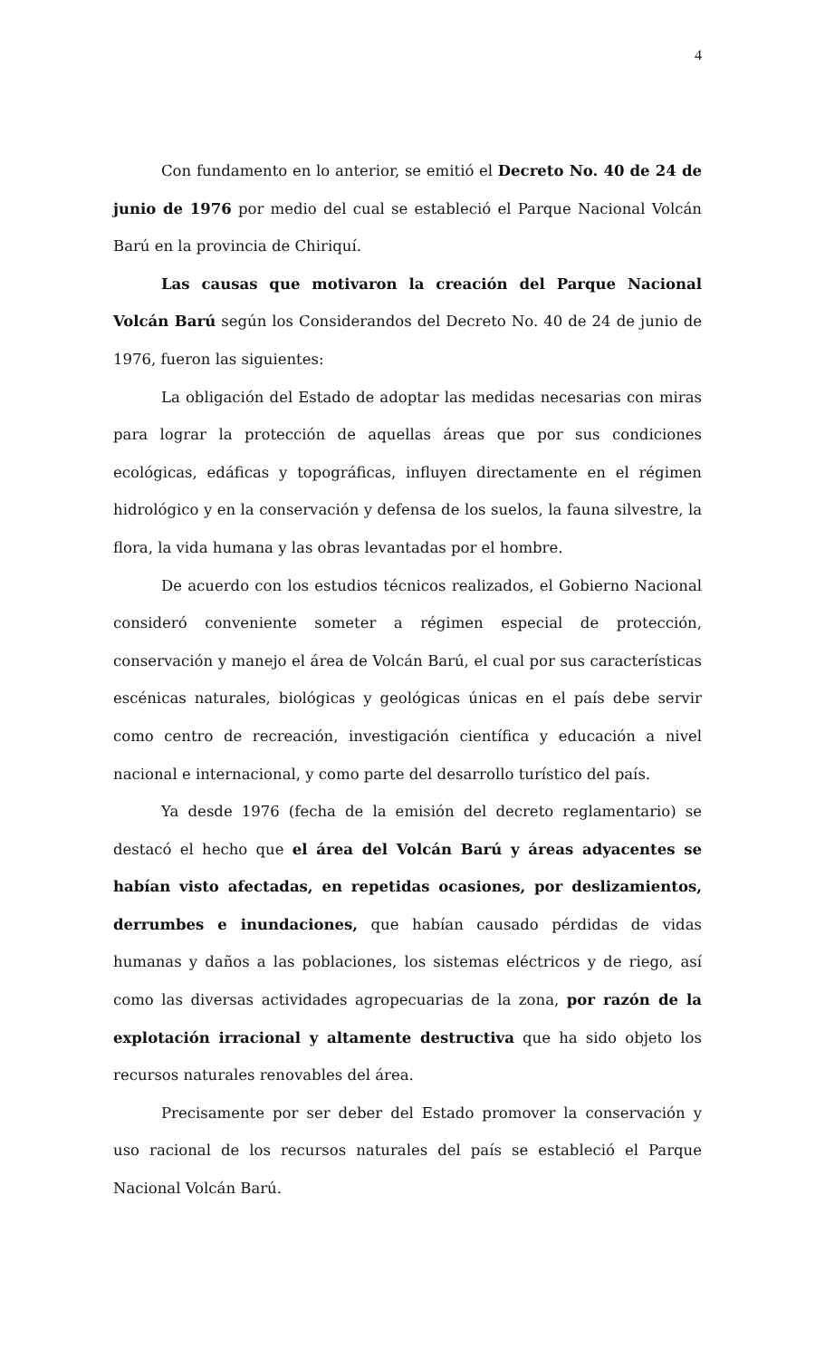4
Con fundamento en lo anterior, se emitió el Decreto No. 40 de 24 de junio de 1976 por medio del cual se estableció el Parque Nacional Volcán Barú en la provincia de Chiriquí.
Las causas que motivaron la creación del Parque Nacional Volcán Barú según los Considerandos del Decreto No. 40 de 24 de junio de 1976, fueron las siguientes:
La obligación del Estado de adoptar las medidas necesarias con miras para lograr la protección de aquellas áreas que por sus condiciones ecológicas, edáficas y topográficas, influyen directamente en el régimen hidrológico y en la conservación y defensa de los suelos, la fauna silvestre, la flora, la vida humana y las obras levantadas por el hombre.
De acuerdo con los estudios técnicos realizados, el Gobierno Nacional consideró conveniente someter a régimen especial de protección, conservación y manejo el área de Volcán Barú, el cual por sus características escénicas naturales, biológicas y geológicas únicas en el país debe servir como centro de recreación, investigación científica y educación a nivel nacional e internacional, y como parte del desarrollo turístico del país.
Ya desde 1976 (fecha de la emisión del decreto reglamentario) se destacó el hecho que el área del Volcán Barú y áreas adyacentes se habían visto afectadas, en repetidas ocasiones, por deslizamientos, derrumbes e inundaciones, que habían causado pérdidas de vidas humanas y daños a las poblaciones, los sistemas eléctricos y de riego, así como las diversas actividades agropecuarias de la zona, por razón de la explotación irracional y altamente destructiva que ha sido objeto los recursos naturales renovables del área.
Precisamente por ser deber del Estado promover la conservación y uso racional de los recursos naturales del país se estableció el Parque Nacional Volcán Barú.